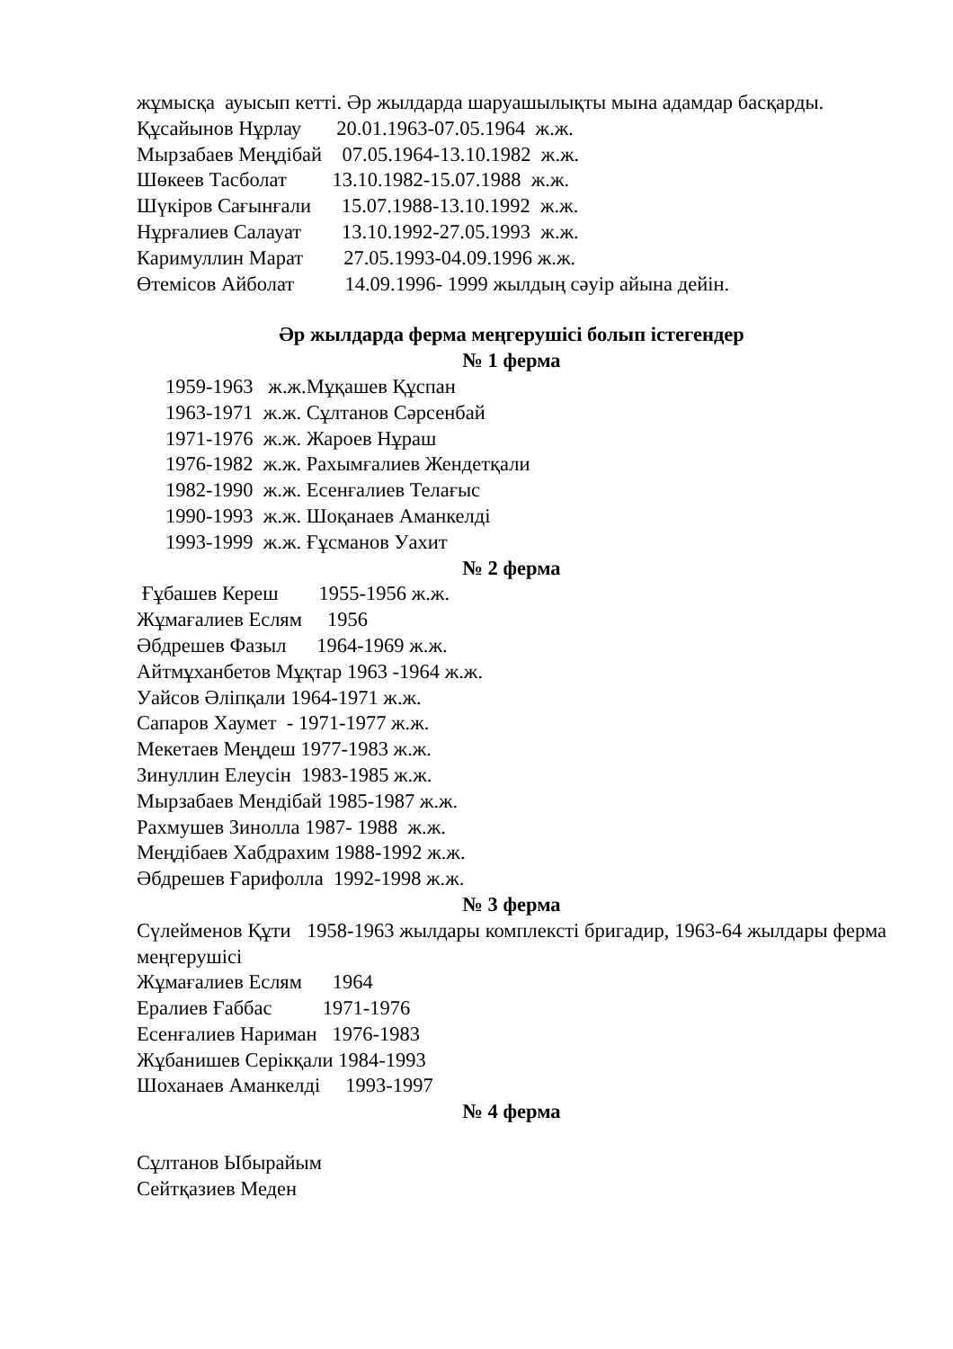жұмысқа ауысып кетті. Әр жылдарда шаруашылықты мына адамдар басқарды.
Құсайынов Нұрлау       20.01.1963-07.05.1964  ж.ж.
Мырзабаев Меңдібай    07.05.1964-13.10.1982  ж.ж.
Шөкеев Тасболат         13.10.1982-15.07.1988  ж.ж.
Шүкіров Сағынғали      15.07.1988-13.10.1992  ж.ж.
Нұрғалиев Салауат        13.10.1992-27.05.1993  ж.ж.
Каримуллин Марат        27.05.1993-04.09.1996 ж.ж.
Өтемісов Айболат          14.09.1996- 1999 жылдың сәуір айына дейін.
Әр жылдарда ферма меңгерушісі болып істегендер
№ 1 ферма
1959-1963   ж.ж.Мұқашев Құспан
1963-1971  ж.ж. Сұлтанов Сәрсенбай
1971-1976  ж.ж. Жароев Нұраш
1976-1982  ж.ж. Рахымғалиев Жендетқали
1982-1990  ж.ж. Есенғалиев Телағыс
1990-1993  ж.ж. Шоқанаев Аманкелді
1993-1999  ж.ж. Ғұсманов Уахит
№ 2 ферма
 Ғұбашев Кереш        1955-1956 ж.ж.
Жұмағалиев Еслям     1956
Әбдрешев Фазыл      1964-1969 ж.ж.
Айтмұханбетов Мұқтар 1963 -1964 ж.ж.
Уайсов Әліпқали 1964-1971 ж.ж.
Сапаров Хаумет  - 1971-1977 ж.ж.
Мекетаев Меңдеш 1977-1983 ж.ж.
Зинуллин Елеусін  1983-1985 ж.ж.
Мырзабаев Мендібай 1985-1987 ж.ж.
Рахмушев Зинолла 1987- 1988  ж.ж.
Меңдібаев Хабдрахим 1988-1992 ж.ж.
Әбдрешев Ғарифолла  1992-1998 ж.ж.
№ 3 ферма
Сүлейменов Құти 1958-1963 жылдары комплексті бригадир, 1963-64 жылдары ферма меңгерушісі
Жұмағалиев Еслям      1964
Ералиев Ғаббас          1971-1976
Есенғалиев Нариман   1976-1983
Жұбанишев Серікқали 1984-1993
Шоханаев Аманкелді     1993-1997
№ 4 ферма
Сұлтанов Ыбырайым
Сейтқазиев Меден